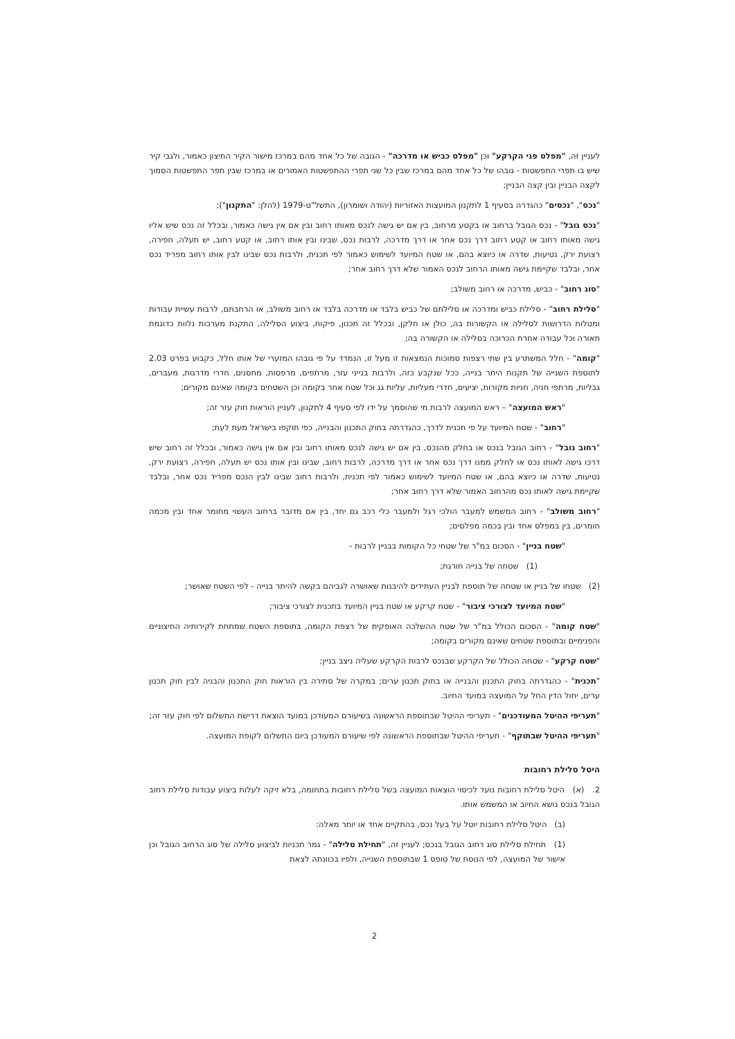לעניין זה, "מפלס פני הקרקע" וכן "מפלס כביש או מדרכה" - הגובה של כל אחד מהם במרכז מישור הקיר התיצון כאמור, ולגבי קיר שיש בו תפרי התפשטות - גובהו של כל אחד מהם במרכז שבין כל שני תפרי ההתפשטות האמורים או במרכז שבין תפר התפשטות הסמוך לקצה הבניין ובין קצה הבניין;
"נכס", "נכסים" כהגדרה בסעיף 1 לתקנון המועצות האזוריות (יהודה ושומרון), התשל"ט-1979 (להלן: "התקנון");
"נכס גובל" - נכס הגובל ברחוב או בקטע מרחוב, בין אם יש גישה לנכס מאותו רחוב ובין אם אין גישה כאמור, ובכלל זה נכס שיש אליו גישה מאותו רחוב או קטע רחוב דרך נכס אחר או דרך מדרכה, לרבות נכס, שבינו ובין אותו רחוב, או קטע רחוב, יש תעלה, חפירה, רצועת ירק, נטיעות, שדרה או כיוצא בהם, או שטח המיועד לשימוש כאמור לפי תכנית, ולרבות נכס שבינו לבין אותו רחוב מפריד נכס אחר, ובלבד שקיימת גישה מאותו הרחוב לנכס האמור שלא דרך רחוב אחר;
"סוג רחוב" - כביש, מדרכה או רחוב משולב;
"סלילת רחוב" - סלילת כביש ומדרכה או סלילתם של כביש בלבד או מדרכה בלבד או רחוב משולב, או הרחבתם, לרבות עשיית עבודות ומטלות הדרושות לסלילה או הקשורות בה, כולן או חלקן, ובכלל זה תכנון, פיקוח, ביצוע הסלילה, התקנת מערכות נלוות כדוגמת תאורה וכל עבודה אחרת הכרוכה בסלילה או הקשורה בה;
"קומה" - חלל המשתרע בין שתי רצפות סמוכות הנמצאות זו מעל זו, הנמדד על פי גובהו המזערי של אותו חלל, כקבוע בפרט 2.03 לתוספת השנייה של תקנות היתר בנייה, ככל שנקבע כזה, ולרבות בנייני עזר, מרתפים, מרפסות, מחסנים, חדרי מדרגות, מעברים, גבליות, מרתפי חניה, חניות מקורות, יציעים, חדרי מעליות, עליות גג וכל שטח אחר בקומה וכן השטחים בקומה שאינם מקורים;
"ראש המועצה" – ראש המועצה לרבות מי שהוסמך על ידו לפי סעיף 4 לתקנון, לעניין הוראות חוק עזר זה;
"רחוב" - שטח המיועד על פי תכנית לדרך, כהגדרתה בחוק התכנון והבנייה, כפי תוקפו בישראל מעת לעת;
"רחוב גובל" - רחוב הגובל בנכס או בחלק מהנכס, בין אם יש גישה לנכס מאותו רחוב ובין אם אין גישה כאמור, ובכלל זה רחוב שיש דרכו גישה לאותו נכס או לחלק ממנו דרך נכס אחר או דרך מדרכה, לרבות רחוב, שבינו ובין אותו נכס יש תעלה, חפירה, רצועת ירק, נטיעות, שדרה או כיוצא בהם, או שטח המיועד לשימוש כאמור לפי תכנית, ולרבות רחוב שבינו לבין הנכס מפריד נכס אחר, ובלבד שקיימת גישה לאותו נכס מהרחוב האמור שלא דרך רחוב אחר;
"רחוב משולב" - רחוב המשמש למעבר הולכי רגל ולמעבר כלי רכב גם יחד, בין אם מדובר ברחוב העשוי מחומר אחד ובין מכמה חומרים, בין במפלס אחד ובין בכמה מפלסים;
"שטח בניין" - הסכום במ"ר של שטחי כל הקומות בבניין לרבות -
(1) שטחה של בנייה חורגת;
(2) שטחו של בניין או שטחה של תוספת לבניין העתידים להיבנות שאושרה לגביהם בקשה להיתר בנייה - לפי השטח שאושר;
"שטח המיועד לצורכי ציבור" - שטח קרקע או שטח בניין המיועד בתכנית לצורכי ציבור;
"שטח קומה" - הסכום הכולל במ"ר של שטח ההשלכה האופקית של רצפת הקומה, בתוספת השטח שמתחת לקירותיה החיצוניים והפנימיים ובתוספת שטחים שאינם מקורים בקומה;
"שטח קרקע" - שטחה הכולל של הקרקע שבנכס לרבות הקרקע שעליה ניצב בניין;
"תכנית" - כהגדרתה בחוק התכנון והבנייה או בחוק תכנון ערים; במקרה של סתירה בין הוראות חוק התכנון והבניה לבין חוק תכנון ערים, יחול הדין החל על המועצה במועד החיוב.
"תעריפי ההיטל המעודכנים" - תעריפי ההיטל שבתוספת הראשונה בשיעורם המעודכן במועד הוצאת דרישת התשלום לפי חוק עזר זה;
"תעריפי ההיטל שבתוקף" - תעריפי ההיטל שבתוספת הראשונה לפי שיעורם המעודכן ביום התשלום לקופת המועצה.
היטל סלילת רחובות
2. (א) היטל סלילת רחובות נועד לכיסוי הוצאות המועצה בשל סלילת רחובות בתחומה, בלא זיקה לעלות ביצוע עבודות סלילת רחוב הגובל בנכס נושא החיוב או המשמש אותו.
(ב) היטל סלילת רחובות יוטל על בעל נכס, בהתקיים אחד או יותר מאלה:
(1) תחילת סלילת סוג רחוב הגובל בנכס; לעניין זה, "תחילת סלילה" - גמר תכניות לביצוע סלילה של סוג הרחוב הגובל וכן אישור של המועצה, לפי הנוסח של טופס 1 שבתוספת השנייה, ולפיו בכוונתה לצאת
2